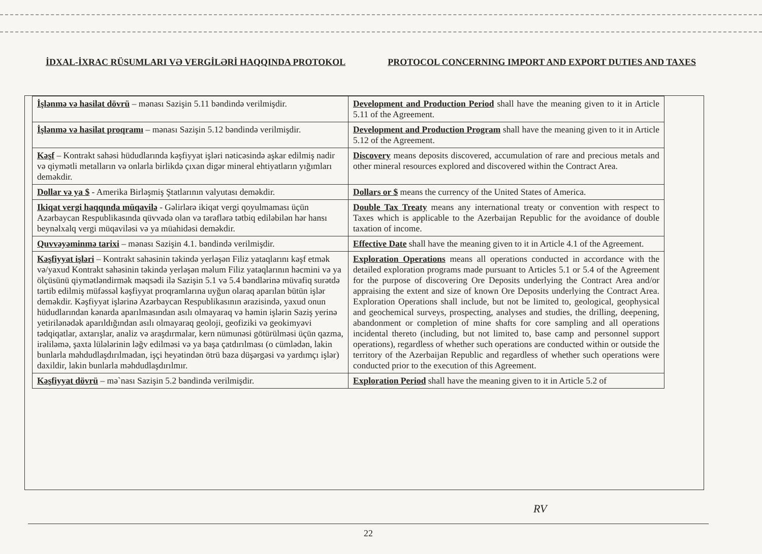İDXAL-İXRAC RÜSUMLARI VƏ VERGİLƏRİ HAQQINDA PROTOKOL PROTOCOL CONCERNING IMPORT AND EXPORT DUTIES AND TAXES
| İşlənmə və hasilat dövrü – mənası Sazişin 5.11 bəndində verilmişdir. | Development and Production Period shall have the meaning given to it in Article 5.11 of the Agreement. |
| İşlənmə və hasilat proqramı – mənası Sazişin 5.12 bəndində verilmişdir. | Development and Production Program shall have the meaning given to it in Article 5.12 of the Agreement. |
| Kəşf – Kontrakt sahəsi hüdudlarında kəşfiyyat işləri nəticəsində aşkar edilmiş nadir və qiymətli metalların və onlarla birlikdə çıxan digər mineral ehtiyatların yığımları deməkdir. | Discovery means deposits discovered, accumulation of rare and precious metals and other mineral resources explored and discovered within the Contract Area. |
| Dollar və ya $ - Amerika Birləşmiş Ştatlarının valyutası deməkdir. | Dollars or $ means the currency of the United States of America. |
| Ikiqat vergi haqqında müqavilə - Gəlirlərə ikiqat vergi qoyulmaması üçün Azərbaycan Respublikasında qüvvədə olan və tərəflərə tətbiq ediləbilən hər hansı beynəlxalq vergi müqaviləsi və ya müahidəsi deməkdir. | Double Tax Treaty means any international treaty or convention with respect to Taxes which is applicable to the Azerbaijan Republic for the avoidance of double taxation of income. |
| Quvvəyəminmə tarixi – mənası Sazişin 4.1. bəndində verilmişdir. | Effective Date shall have the meaning given to it in Article 4.1 of the Agreement. |
| Kəşfiyyat işləri – Kontrakt sahəsinin təkində yerləşən Filiz yataqlarını kəşf etmək və/yaxud Kontrakt sahəsinin təkində yerləşən məlum Filiz yataqlarının həcmini və ya ölçüsünü qiymətləndirmək məqsədi ilə Sazişin 5.1 və 5.4 bəndlərinə müvafiq surətdə tərtib edilmiş müfəssəl kəşfiyyat proqramlarına uyğun olaraq aparılan bütün işlər deməkdir. Kəşfiyyat işlərinə Azərbaycan Respublikasının ərazisində, yaxud onun hüdudlarından kənarda aparılmasından asılı olmayaraq və həmin işlərin Saziş yerinə yetirilənədək aparıldığından asılı olmayaraq geoloji, geofiziki və geokimyəvi tədqiqatlar, axtarışlar, analiz və araşdırmalar, kern nümunəsi götürülməsi üçün qazma, irəliləmə, şaxta lülələrinin ləğv edilməsi və ya başa çatdırılması (o cümlədən, lakin bunlarla məhdudlaşdırılmadan, işçi heyətindən ötrü baza düşərgəsi və yardımçı işlər) daxildir, lakin bunlarla məhdudlaşdırılmır. | Exploration Operations means all operations conducted in accordance with the detailed exploration programs made pursuant to Articles 5.1 or 5.4 of the Agreement for the purpose of discovering Ore Deposits underlying the Contract Area and/or appraising the extent and size of known Ore Deposits underlying the Contract Area. Exploration Operations shall include, but not be limited to, geological, geophysical and geochemical surveys, prospecting, analyses and studies, the drilling, deepening, abandonment or completion of mine shafts for core sampling and all operations incidental thereto (including, but not limited to, base camp and personnel support operations), regardless of whether such operations are conducted within or outside the territory of the Azerbaijan Republic and regardless of whether such operations were conducted prior to the execution of this Agreement. |
| Kəşfiyyat dövrü – mə`nası Sazişin 5.2 bəndində verilmişdir. | Exploration Period shall have the meaning given to it in Article 5.2 of |
RV
22